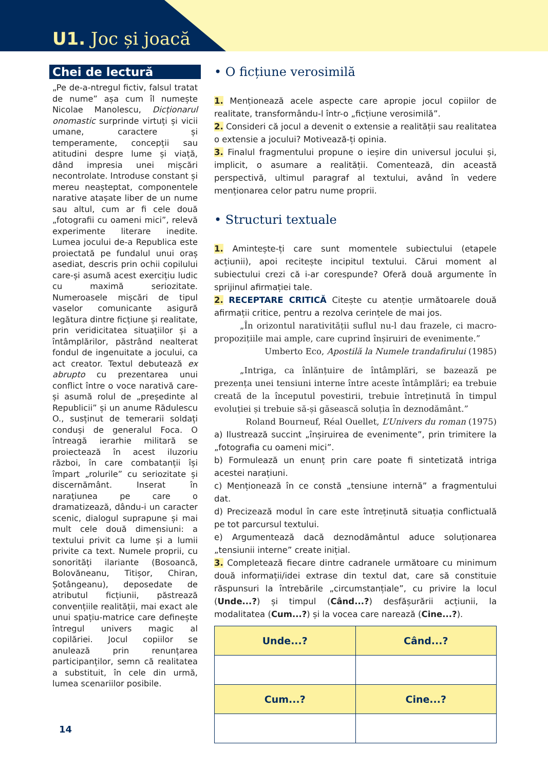U1. Joc și joacă
Chei de lectură
„Pe de-a-ntregul fictiv, falsul tratat de nume” așa cum îl numește Nicolae Manolescu, Dicționarul onomastic surprinde virtuți și vicii umane, caractere și temperamente, concepții sau atitudini despre lume și viață, dând impresia unei mișcări necontrolate. Introduse constant și mereu neașteptat, componentele narative atașate liber de un nume sau altul, cum ar fi cele două „fotografii cu oameni mici”, relevă experimente literare inedite. Lumea jocului de-a Republica este proiectată pe fundalul unui oraș asediat, descris prin ochii copilului care-și asumă acest exercițiu ludic cu maximă seriozitate. Numeroasele mișcări de tipul vaselor comunicante asigură legătura dintre ficțiune și realitate, prin veridicitatea situațiilor și a întâmplărilor, păstrând nealterat fondul de ingenuitate a jocului, ca act creator. Textul debutează ex abrupto cu prezentarea unui conflict între o voce narativă care-și asumă rolul de „președinte al Republicii” și un anume Rădulescu O., susținut de temerarii soldați conduși de generalul Foca. O întreagă ierarhie militară se proiectează în acest iluzoriu război, în care combatanții își împart „rolurile” cu seriozitate și discernământ. Inserat în narațiunea pe care o dramatizează, dându-i un caracter scenic, dialogul suprapune și mai mult cele două dimensiuni: a textului privit ca lume și a lumii privite ca text. Numele proprii, cu sonorități ilariante (Bosoancă, Bolovăneanu, Titișor, Chiran, Șotângeanu), deposedate de atributul ficțiunii, păstrează convențiile realității, mai exact ale unui spațiu-matrice care definește întregul univers magic al copilăriei. Jocul copiilor se anulează prin renunțarea participanților, semn că realitatea a substituit, în cele din urmă, lumea scenariilor posibile.
• O ficțiune verosimilă
1. Menționează acele aspecte care apropie jocul copiilor de realitate, transformându-l într-o „ficțiune verosimilă”.
2. Consideri că jocul a devenit o extensie a realității sau realitatea o extensie a jocului? Motivează-ți opinia.
3. Finalul fragmentului propune o ieșire din universul jocului și, implicit, o asumare a realității. Comentează, din această perspectivă, ultimul paragraf al textului, având în vedere menționarea celor patru nume proprii.
• Structuri textuale
1. Amintește-ți care sunt momentele subiectului (etapele acțiunii), apoi recitește incipitul textului. Cărui moment al subiectului crezi că i-ar corespunde? Oferă două argumente în sprijinul afirmației tale.
2. RECEPTARE CRITICĂ Citește cu atenție următoarele două afirmații critice, pentru a rezolva cerințele de mai jos.
„În orizontul narativității suflul nu-l dau frazele, ci macro-propozițiile mai ample, care cuprind înșiruiri de evenimente.”
Umberto Eco, Apostilă la Numele trandafirului (1985)
„Intriga, ca înlănțuire de întâmplări, se bazează pe prezența unei tensiuni interne între aceste întâmplări; ea trebuie creată de la începutul povestirii, trebuie întreținută în timpul evoluției și trebuie să-și găsească soluția în deznodământ.”
Roland Bourneuf, Réal Ouellet, L’Univers du roman (1975)
a) Ilustrează succint „înșiruirea de evenimente”, prin trimitere la „fotografia cu oameni mici”.
b) Formulează un enunț prin care poate fi sintetizată intriga acestei narațiuni.
c) Menționează în ce constă „tensiune internă” a fragmentului dat.
d) Precizează modul în care este întreținută situația conflictuală pe tot parcursul textului.
e) Argumentează dacă deznodământul aduce soluționarea „tensiunii interne” create inițial.
3. Completează fiecare dintre cadranele următoare cu minimum două informații/idei extrase din textul dat, care să constituie răspunsuri la întrebările „circumstanțiale”, cu privire la locul (Unde...?) și timpul (Când...?) desfășurării acțiunii, la modalitatea (Cum...?) și la vocea care narează (Cine...?).
| Unde...? | Când...? |
| --- | --- |
| Cum...? | Cine...? |
14